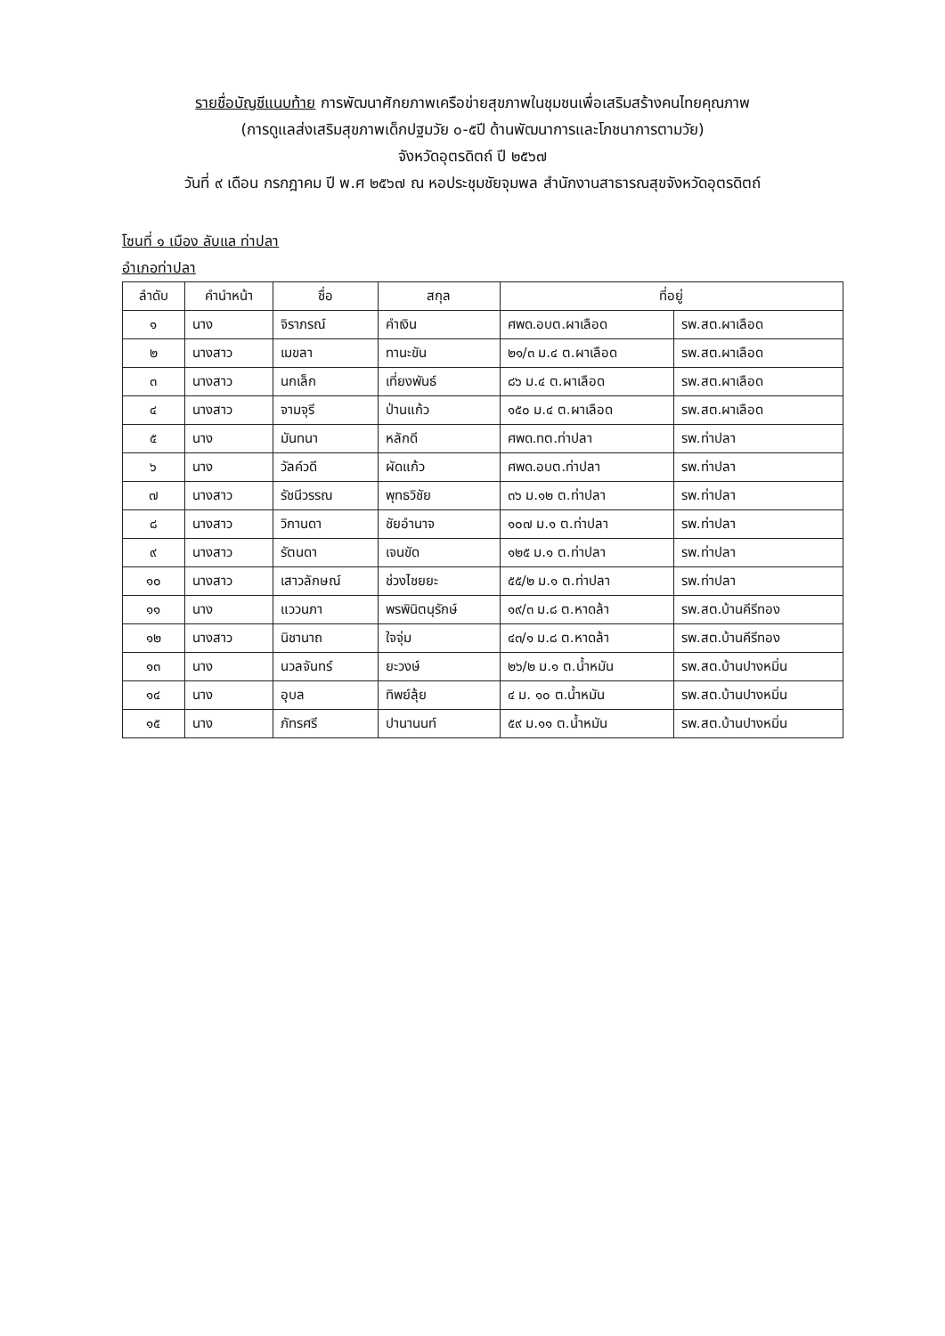รายชื่อบัญชีแนบท้าย การพัฒนาศักยภาพเครือข่ายสุขภาพในชุมชนเพื่อเสริมสร้างคนไทยคุณภาพ
(การดูแลส่งเสริมสุขภาพเด็กปฐมวัย ๐-๕ปี ด้านพัฒนาการและโภชนาการตามวัย)
จังหวัดอุตรดิตถ์ ปี ๒๕๖๗
วันที่ ๙ เดือน กรกฎาคม ปี พ.ศ ๒๕๖๗ ณ หอประชุมชัยจุมพล สำนักงานสาธารณสุขจังหวัดอุตรดิตถ์
โซนที่ ๑ เมือง ลับแล ท่าปลา
อำเภอท่าปลา
| ลำดับ | คำนำหน้า | ชื่อ | สกุล | ที่อยู่ | |
| --- | --- | --- | --- | --- | --- |
| ๑ | นาง | จิราภรณ์ | คำเงิน | ศพด.อบต.ผาเลือด | รพ.สต.ผาเลือด |
| ๒ | นางสาว | เมขลา | ทานะขัน | ๒๑/๓ ม.๔ ต.ผาเลือด | รพ.สต.ผาเลือด |
| ๓ | นางสาว | นกเล็ก | เที่ยงพันธ์ | ๘๖ ม.๔ ต.ผาเลือด | รพ.สต.ผาเลือด |
| ๔ | นางสาว | จามจุรี | ป่านแก้ว | ๑๕๐ ม.๔ ต.ผาเลือด | รพ.สต.ผาเลือด |
| ๕ | นาง | มันทนา | หลักดี | ศพด.ทต.ท่าปลา | รพ.ท่าปลา |
| ๖ | นาง | วัลค์วดี | ผัดแก้ว | ศพด.อบต.ท่าปลา | รพ.ท่าปลา |
| ๗ | นางสาว | รัชนีวรรณ | พุทธวิชัย | ๓๖ ม.๑๒ ต.ท่าปลา | รพ.ท่าปลา |
| ๘ | นางสาว | วิกานดา | ชัยอำนาจ | ๑๐๗ ม.๑ ต.ท่าปลา | รพ.ท่าปลา |
| ๙ | นางสาว | รัตนดา | เจนขัด | ๑๒๕ ม.๑ ต.ท่าปลา | รพ.ท่าปลา |
| ๑๐ | นางสาว | เสาวลักษณ์ | ช่วงไชยยะ | ๕๕/๒ ม.๑ ต.ท่าปลา | รพ.ท่าปลา |
| ๑๑ | นาง | แววนภา | พรพินิตนุรักษ์ | ๑๙/๓ ม.๘ ต.หาดล้า | รพ.สต.บ้านคีรีทอง |
| ๑๒ | นางสาว | นิชานาถ | ใจจุ่ม | ๔๓/๑ ม.๘ ต.หาดล้า | รพ.สต.บ้านคีรีทอง |
| ๑๓ | นาง | นวลจันทร์ | ยะวงษ์ | ๒๖/๒ ม.๑ ต.น้ำหมัน | รพ.สต.บ้านปางหมิ่น |
| ๑๔ | นาง | อุบล | ทิพย์ลุ้ย | ๔ ม. ๑๐ ต.น้ำหมัน | รพ.สต.บ้านปางหมิ่น |
| ๑๕ | นาง | ภัทรศรี | ปานานนท์ | ๕๙ ม.๑๑ ต.น้ำหมัน | รพ.สต.บ้านปางหมิ่น |